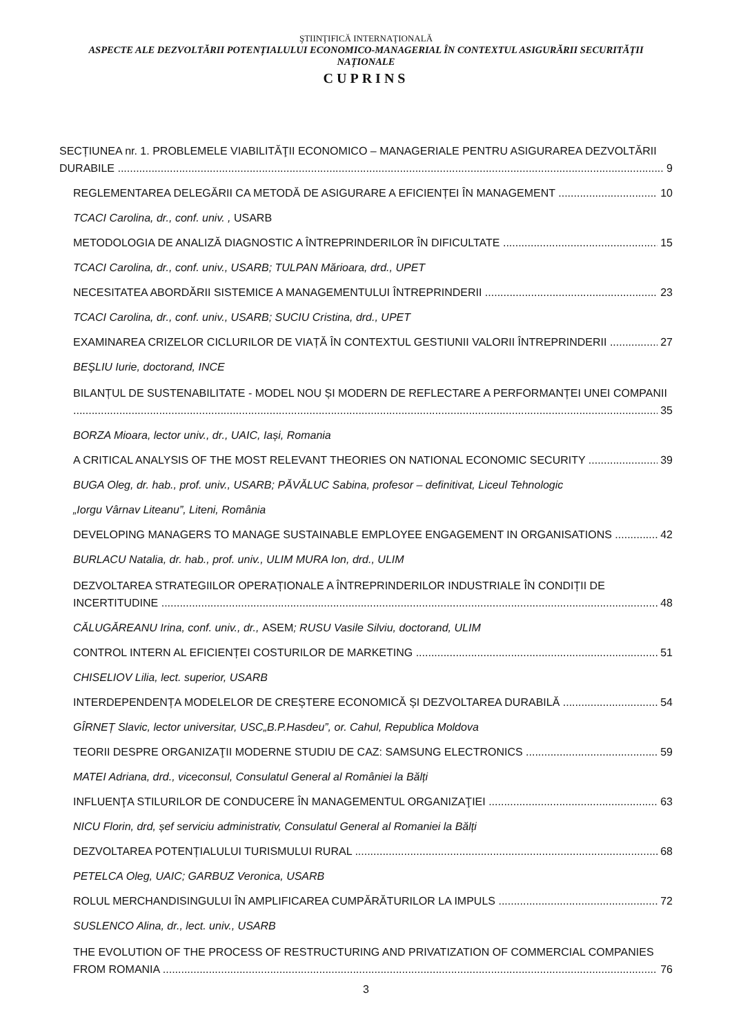ŞTIINŢIFICĂ INTERNAŢIONALĂ
ASPECTE ALE DEZVOLTĂRII POTENȚIALULUI ECONOMICO-MANAGERIAL ÎN CONTEXTUL ASIGURĂRII SECURITĂȚII NAȚIONALE
CUPRINS
SECȚIUNEA nr. 1. PROBLEMELE VIABILITĂŢII ECONOMICO – MANAGERIALE PENTRU ASIGURAREA DEZVOLTĂRII
DURABILE 9
REGLEMENTAREA DELEGĂRII CA METODĂ DE ASIGURARE A EFICIENȚEI ÎN MANAGEMENT 10
TCACI Carolina, dr., conf. univ. , USARB
METODOLOGIA DE ANALIZĂ DIAGNOSTIC A ÎNTREPRINDERILOR ÎN DIFICULTATE 15
TCACI Carolina, dr., conf. univ., USARB; TULPAN Mărioara, drd., UPET
NECESITATEA ABORDĂRII SISTEMICE A MANAGEMENTULUI ÎNTREPRINDERII 23
TCACI Carolina, dr., conf. univ., USARB; SUCIU Cristina, drd., UPET
EXAMINAREA CRIZELOR CICLURILOR DE VIAȚĂ ÎN CONTEXTUL GESTIUNII VALORII ÎNTREPRINDERII 27
BEŞLIU Iurie, doctorand, INCE
BILANȚUL DE SUSTENABILITATE - MODEL NOU ȘI MODERN DE REFLECTARE A PERFORMANȚEI UNEI COMPANII
35
BORZA Mioara, lector univ., dr., UAIC, Iași, Romania
A CRITICAL ANALYSIS OF THE MOST RELEVANT THEORIES ON NATIONAL ECONOMIC SECURITY 39
BUGA Oleg, dr. hab., prof. univ., USARB; PĂVĂLUC Sabina, profesor – definitivat, Liceul Tehnologic
„Iorgu Vârnav Liteanu”, Liteni, România
DEVELOPING MANAGERS TO MANAGE SUSTAINABLE EMPLOYEE ENGAGEMENT IN ORGANISATIONS 42
BURLACU Natalia, dr. hab., prof. univ., ULIM MURA Ion, drd., ULIM
DEZVOLTAREA STRATEGIILOR OPERAȚIONALE A ÎNTREPRINDERILOR INDUSTRIALE ÎN CONDIȚII DE
INCERTITUDINE 48
CĂLUGĂREANU Irina, conf. univ., dr., ASEM; RUSU Vasile Silviu, doctorand, ULIM
CONTROL INTERN AL EFICIENȚEI COSTURILOR DE MARKETING 51
CHISELIOV Lilia, lect. superior, USARB
INTERDEPENDENȚA MODELELOR DE CREȘTERE ECONOMICĂ ȘI DEZVOLTAREA DURABILĂ 54
GÎRNEȚ Slavic, lector universitar, USC„B.P.Hasdeu”, or. Cahul, Republica Moldova
TEORII DESPRE ORGANIZAŢII MODERNE STUDIU DE CAZ: SAMSUNG ELECTRONICS 59
MATEI Adriana, drd., viceconsul, Consulatul General al României la Bălți
INFLUENŢA STILURILOR DE CONDUCERE ÎN MANAGEMENTUL ORGANIZAŢIEI 63
NICU Florin, drd, șef serviciu administrativ, Consulatul General al Romaniei la Bălți
DEZVOLTAREA POTENȚIALULUI TURISMULUI RURAL 68
PETELCA Oleg, UAIC; GARBUZ Veronica, USARB
ROLUL MERCHANDISINGULUI ÎN AMPLIFICAREA CUMPĂRĂTURILOR LA IMPULS 72
SUSLENCO Alina, dr., lect. univ., USARB
THE EVOLUTION OF THE PROCESS OF RESTRUCTURING AND PRIVATIZATION OF COMMERCIAL COMPANIES
FROM ROMANIA 76
3